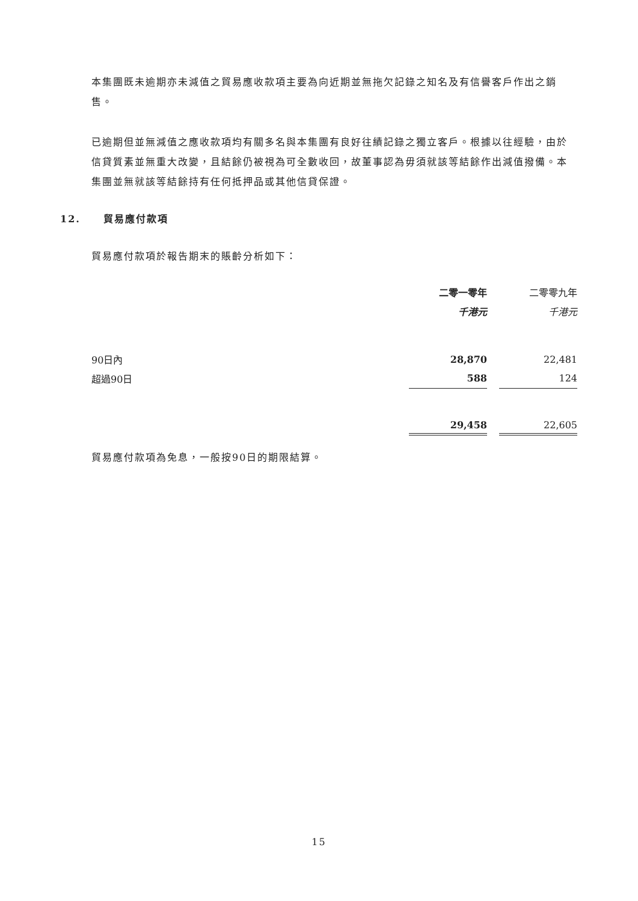本集團既未逾期亦未減值之貿易應收款項主要為向近期並無拖欠記錄之知名及有信譽客戶作出之銷售。
已逾期但並無減值之應收款項均有關多名與本集團有良好往績記錄之獨立客戶。根據以往經驗，由於信貸質素並無重大改變，且結餘仍被視為可全數收回，故董事認為毋須就該等結餘作出減值撥備。本集團並無就該等結餘持有任何抵押品或其他信貸保證。
12. 貿易應付款項
貿易應付款項於報告期末的賬齡分析如下：
| | 二零一零年 | | 二零零九年 |
| | 千港元 | | 千港元 |
| 90日內 | 28,870 | | 22,481 |
| 超過90日 | 588 | | 124 |
| | 29,458 | | 22,605 |
貿易應付款項為免息，一般按90日的期限結算。
15